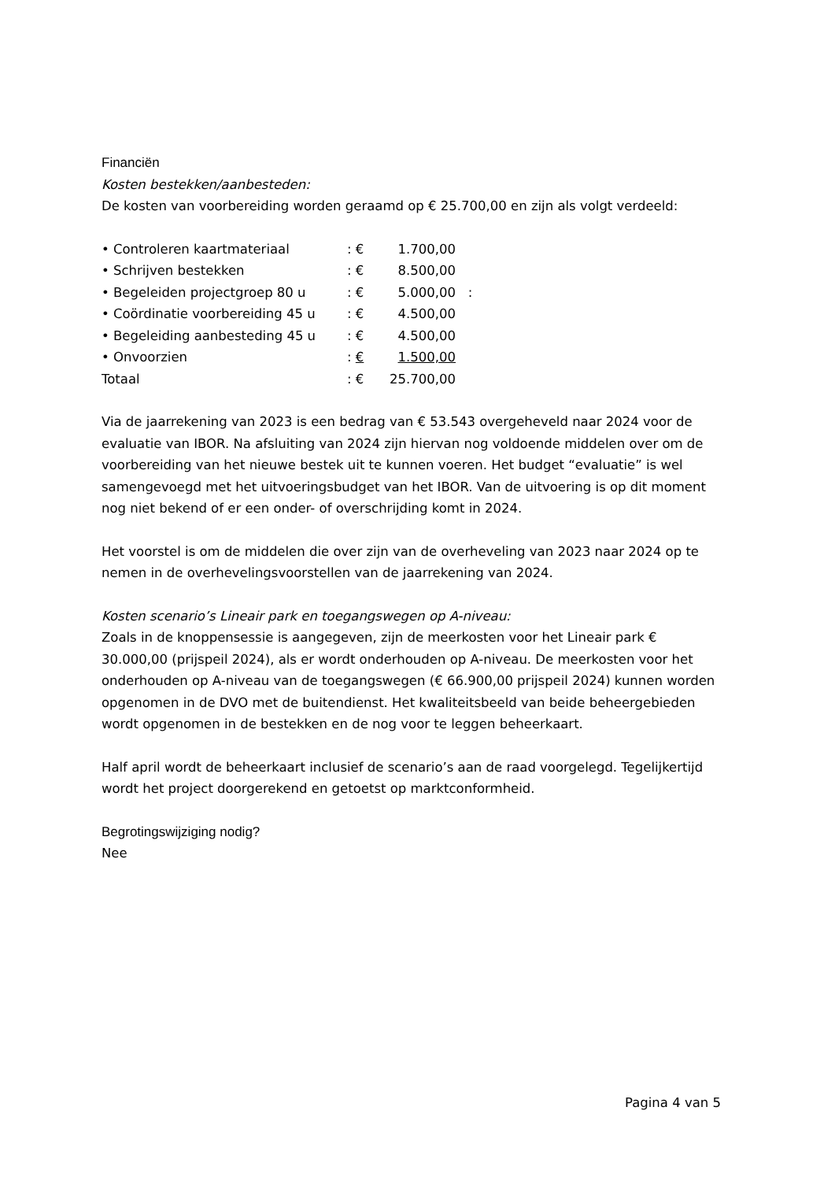Financiën
Kosten bestekken/aanbesteden:
De kosten van voorbereiding worden geraamd op € 25.700,00 en zijn als volgt verdeeld:
| • Controleren kaartmateriaal | : € | 1.700,00 | |
| • Schrijven bestekken | : € | 8.500,00 | |
| • Begeleiden projectgroep 80 u | : € | 5.000,00 | : |
| • Coördinatie voorbereiding 45 u | : € | 4.500,00 | |
| • Begeleiding aanbesteding 45 u | : € | 4.500,00 | |
| • Onvoorzien | : € | 1.500,00 | |
| Totaal | : € | 25.700,00 | |
Via de jaarrekening van 2023 is een bedrag van € 53.543 overgeheveld naar 2024 voor de evaluatie van IBOR. Na afsluiting van 2024 zijn hiervan nog voldoende middelen over om de voorbereiding van het nieuwe bestek uit te kunnen voeren. Het budget “evaluatie” is wel samengevoegd met het uitvoeringsbudget van het IBOR. Van de uitvoering is op dit moment nog niet bekend of er een onder- of overschrijding komt in 2024.
Het voorstel is om de middelen die over zijn van de overheveling van 2023 naar 2024 op te nemen in de overhevelingsvoorstellen van de jaarrekening van 2024.
Kosten scenario’s Lineair park en toegangswegen op A-niveau:
Zoals in de knoppensessie is aangegeven, zijn de meerkosten voor het Lineair park € 30.000,00 (prijspeil 2024), als er wordt onderhouden op A-niveau. De meerkosten voor het onderhouden op A-niveau van de toegangswegen (€ 66.900,00 prijspeil 2024) kunnen worden opgenomen in de DVO met de buitendienst. Het kwaliteitsbeeld van beide beheergebieden wordt opgenomen in de bestekken en de nog voor te leggen beheerkaart.
Half april wordt de beheerkaart inclusief de scenario’s aan de raad voorgelegd. Tegelijkertijd wordt het project doorgerekend en getoetst op marktconformheid.
Begrotingswijziging nodig?
Nee
Pagina 4 van 5